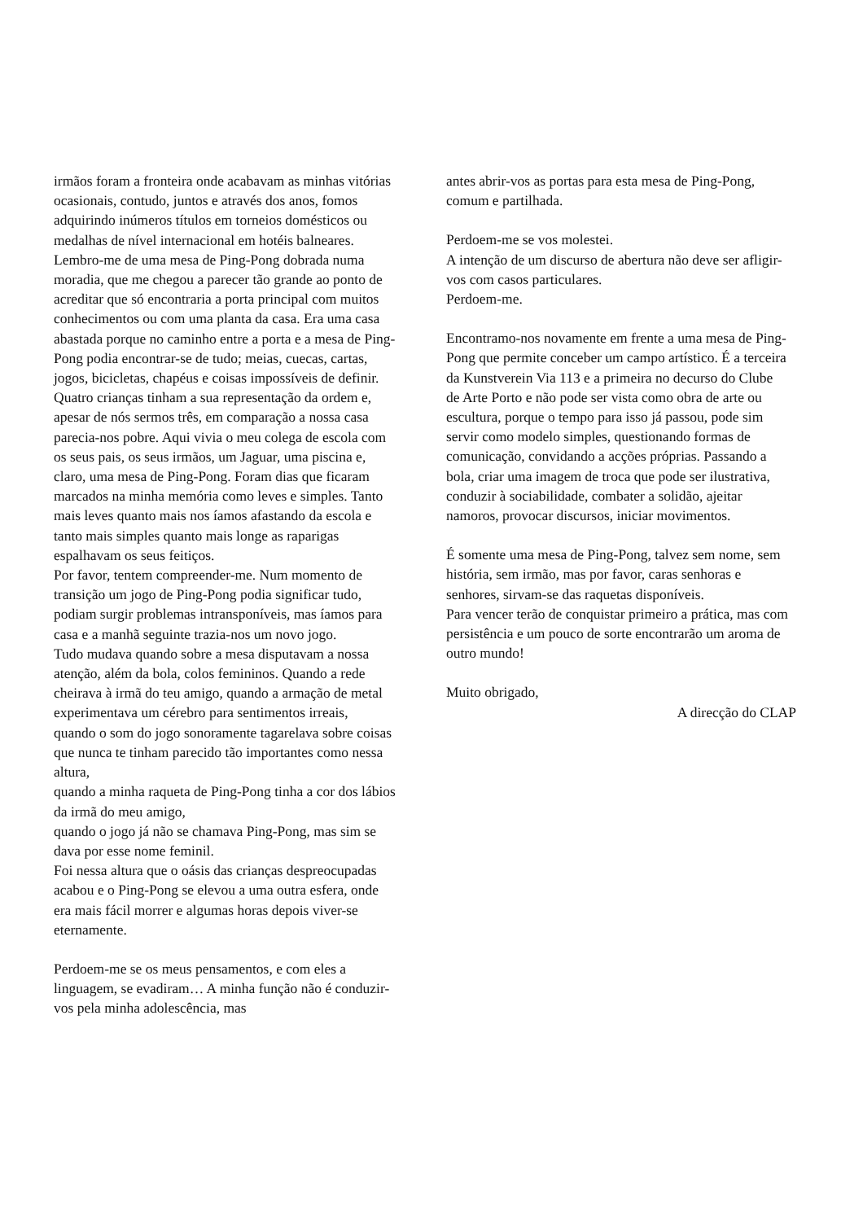irmãos foram a fronteira onde acabavam as minhas vitórias ocasionais, contudo, juntos e através dos anos, fomos adquirindo inúmeros títulos em torneios domésticos ou medalhas de nível internacional em hotéis balneares.
Lembro-me de uma mesa de Ping-Pong dobrada numa moradia, que me chegou a parecer tão grande ao ponto de acreditar que só encontraria a porta principal com muitos conhecimentos ou com uma planta da casa. Era uma casa abastada porque no caminho entre a porta e a mesa de Ping-Pong podia encontrar-se de tudo; meias, cuecas, cartas, jogos, bicicletas, chapéus e coisas impossíveis de definir. Quatro crianças tinham a sua representação da ordem e, apesar de nós sermos três, em comparação a nossa casa parecia-nos pobre. Aqui vivia o meu colega de escola com os seus pais, os seus irmãos, um Jaguar, uma piscina e, claro, uma mesa de Ping-Pong. Foram dias que ficaram marcados na minha memória como leves e simples. Tanto mais leves quanto mais nos íamos afastando da escola e tanto mais simples quanto mais longe as raparigas espalhavam os seus feitiços.
Por favor, tentem compreender-me. Num momento de transição um jogo de Ping-Pong podia significar tudo, podiam surgir problemas intransponíveis, mas íamos para casa e a manhã seguinte trazia-nos um novo jogo.
Tudo mudava quando sobre a mesa disputavam a nossa atenção, além da bola, colos femininos. Quando a rede cheirava à irmã do teu amigo, quando a armação de metal experimentava um cérebro para sentimentos irreais,
quando o som do jogo sonoramente tagarelava sobre coisas que nunca te tinham parecido tão importantes como nessa altura,
quando a minha raqueta de Ping-Pong tinha a cor dos lábios da irmã do meu amigo,
quando o jogo já não se chamava Ping-Pong, mas sim se dava por esse nome feminil.
Foi nessa altura que o oásis das crianças despreocupadas acabou e o Ping-Pong se elevou a uma outra esfera, onde era mais fácil morrer e algumas horas depois viver-se eternamente.
Perdoem-me se os meus pensamentos, e com eles a linguagem, se evadiram… A minha função não é conduzir-vos pela minha adolescência, mas
antes abrir-vos as portas para esta mesa de Ping-Pong, comum e partilhada.
Perdoem-me se vos molestei.
A intenção de um discurso de abertura não deve ser afligir-vos com casos particulares.
Perdoem-me.
Encontramo-nos novamente em frente a uma mesa de Ping-Pong que permite conceber um campo artístico. É a terceira da Kunstverein Via 113 e a primeira no decurso do Clube de Arte Porto e não pode ser vista como obra de arte ou escultura, porque o tempo para isso já passou, pode sim servir como modelo simples, questionando formas de comunicação, convidando a acções próprias. Passando a bola, criar uma imagem de troca que pode ser ilustrativa, conduzir à sociabilidade, combater a solidão, ajeitar namoros, provocar discursos, iniciar movimentos.
É somente uma mesa de Ping-Pong, talvez sem nome, sem história, sem irmão, mas por favor, caras senhoras e senhores, sirvam-se das raquetas disponíveis.
Para vencer terão de conquistar primeiro a prática, mas com persistência e um pouco de sorte encontrarão um aroma de outro mundo!
Muito obrigado,
A direcção do CLAP